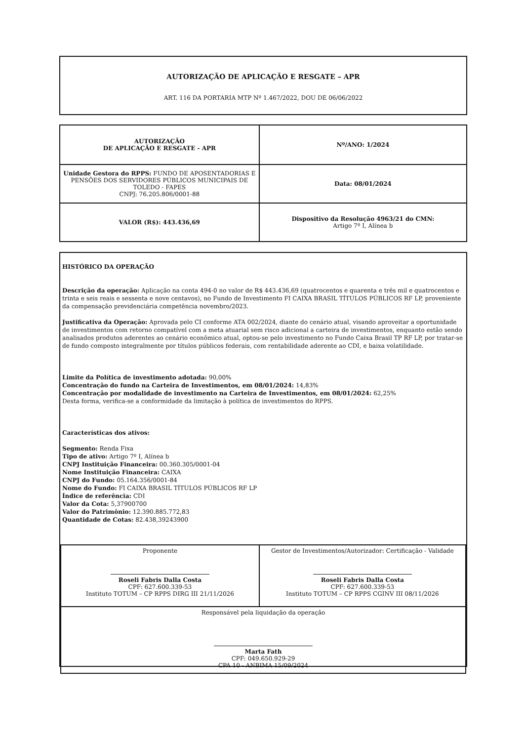AUTORIZAÇÃO DE APLICAÇÃO E RESGATE – APR
ART. 116 DA PORTARIA MTP Nº 1.467/2022, DOU DE 06/06/2022
| AUTORIZAÇÃO DE APLICAÇÃO E RESGATE - APR | Nº/ANO: 1/2024 |
| Unidade Gestora do RPPS: FUNDO DE APOSENTADORIAS E PENSÕES DOS SERVIDORES PÚBLICOS MUNICIPAIS DE TOLEDO - FAPES CNPJ: 76.205.806/0001-88 | Data: 08/01/2024 |
| VALOR (R$): 443.436,69 | Dispositivo da Resolução 4963/21 do CMN: Artigo 7º I, Alínea b |
HISTÓRICO DA OPERAÇÃO
Descrição da operação: Aplicação na conta 494-0 no valor de R$ 443.436,69 (quatrocentos e quarenta e três mil e quatrocentos e trinta e seis reais e sessenta e nove centavos), no Fundo de Investimento FI CAIXA BRASIL TÍTULOS PÚBLICOS RF LP, proveniente da compensação previdenciária competência novembro/2023.
Justificativa da Operação: Aprovada pelo CI conforme ATA 002/2024, diante do cenário atual, visando aproveitar a oportunidade de investimentos com retorno compatível com a meta atuarial sem risco adicional a carteira de investimentos, enquanto estão sendo analisados produtos aderentes ao cenário econômico atual, optou-se pelo investimento no Fundo Caixa Brasil TP RF LP, por tratar-se de fundo composto integralmente por títulos públicos federais, com rentabilidade aderente ao CDI, e baixa volatilidade.
Limite da Política de investimento adotada: 90,00%
Concentração do fundo na Carteira de Investimentos, em 08/01/2024: 14,83%
Concentração por modalidade de investimento na Carteira de Investimentos, em 08/01/2024: 62,25%
Desta forma, verifica-se a conformidade da limitação à política de investimentos do RPPS.
Características dos ativos:
Segmento: Renda Fixa
Tipo de ativo: Artigo 7º I, Alínea b
CNPJ Instituição Financeira: 00.360.305/0001-04
Nome Instituição Financeira: CAIXA
CNPJ do Fundo: 05.164.356/0001-84
Nome do Fundo: FI CAIXA BRASIL TÍTULOS PÚBLICOS RF LP
Índice de referência: CDI
Valor da Cota: 5,37900700
Valor do Patrimônio: 12.390.885.772,83
Quantidade de Cotas: 82.438,39243900
| Proponente Roseli Fabris Dalla Costa CPF: 627.600.339-53 Instituto TOTUM – CP RPPS DIRG III 21/11/2026 | Gestor de Investimentos/Autorizador: Certificação - Validade Roseli Fabris Dalla Costa CPF: 627.600.339-53 Instituto TOTUM – CP RPPS CGINV III 08/11/2026 |
| Responsável pela liquidação da operação Marta Fath CPF: 049.650.929-29 CPA 10 - ANBIMA 15/09/2024 | |